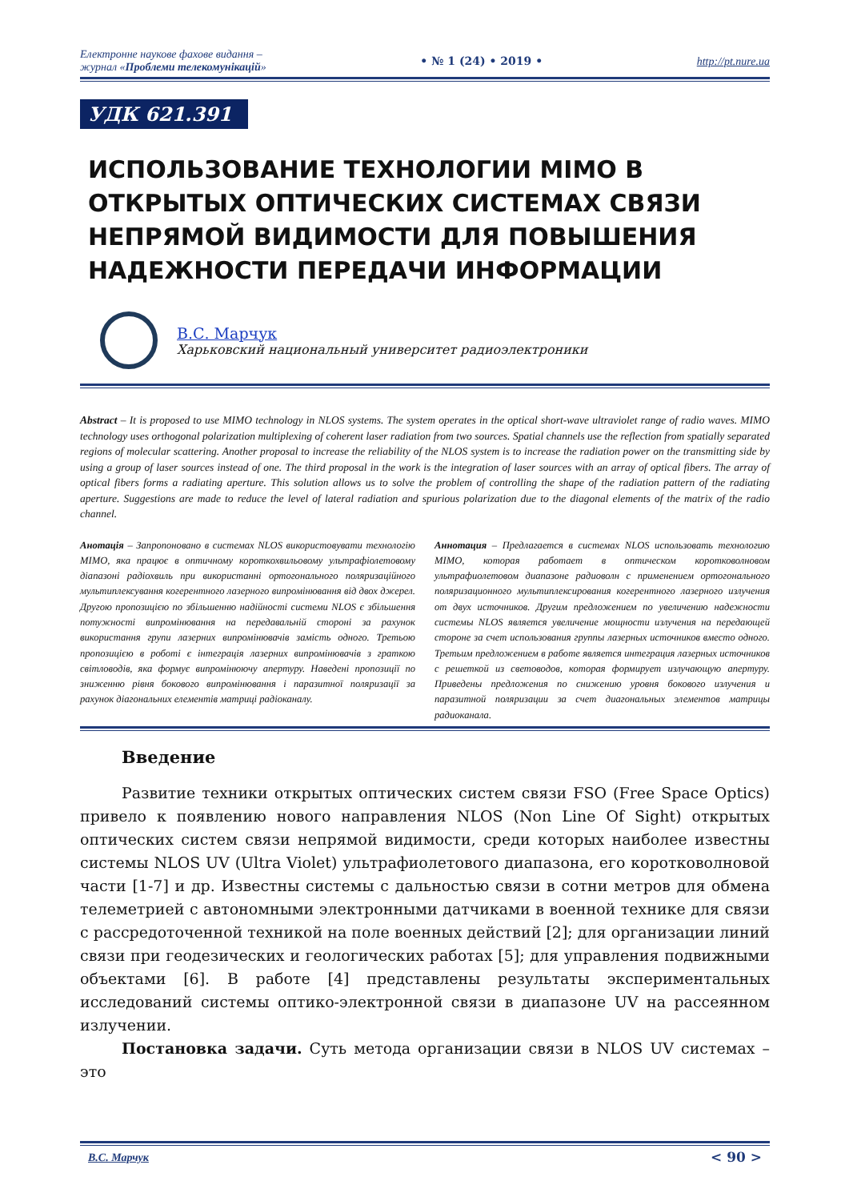Електронне наукове фахове видання –
журнал «Проблеми телекомунікацій» • № 1 (24) • 2019 • http://pt.nure.ua
УДК 621.391
ИСПОЛЬЗОВАНИЕ ТЕХНОЛОГИИ MIMO В ОТКРЫТЫХ ОПТИЧЕСКИХ СИСТЕМАХ СВЯЗИ НЕПРЯМОЙ ВИДИМОСТИ ДЛЯ ПОВЫШЕНИЯ НАДЕЖНОСТИ ПЕРЕДАЧИ ИНФОРМАЦИИ
В.С. Марчук
Харьковский национальный университет радиоэлектроники
Abstract – It is proposed to use MIMO technology in NLOS systems. The system operates in the optical short-wave ultraviolet range of radio waves. MIMO technology uses orthogonal polarization multiplexing of coherent laser radiation from two sources. Spatial channels use the reflection from spatially separated regions of molecular scattering. Another proposal to increase the reliability of the NLOS system is to increase the radiation power on the transmitting side by using a group of laser sources instead of one. The third proposal in the work is the integration of laser sources with an array of optical fibers. The array of optical fibers forms a radiating aperture. This solution allows us to solve the problem of controlling the shape of the radiation pattern of the radiating aperture. Suggestions are made to reduce the level of lateral radiation and spurious polarization due to the diagonal elements of the matrix of the radio channel.
Анотація – Запропоновано в системах NLOS використовувати технологію MIMO, яка працює в оптичному короткохвильовому ультрафіолетовому діапазоні радіохвиль при використанні ортогонального поляризаційного мультиплексування когерентного лазерного випромінювання від двох джерел. Другою пропозицією по збільшенню надійності системи NLOS є збільшення потужності випромінювання на передавальній стороні за рахунок використання групи лазерних випромінювачів замість одного. Третьою пропозицією в роботі є інтеграція лазерних випромінювачів з граткою світловодів, яка формує випромінюючу апертуру. Наведені пропозиції по зниженню рівня бокового випромінювання і паразитної поляризації за рахунок діагональних елементів матриці радіоканалу.
Аннотация – Предлагается в системах NLOS использовать технологию MIMO, которая работает в оптическом коротковолновом ультрафиолетовом диапазоне радиоволн с применением ортогонального поляризационного мультиплексирования когерентного лазерного излучения от двух источников. Другим предложением по увеличению надежности системы NLOS является увеличение мощности излучения на передающей стороне за счет использования группы лазерных источников вместо одного. Третьим предложением в работе является интеграция лазерных источников с решеткой из световодов, которая формирует излучающую апертуру. Приведены предложения по снижению уровня бокового излучения и паразитной поляризации за счет диагональных элементов матрицы радиоканала.
Введение
Развитие техники открытых оптических систем связи FSO (Free Space Optics) привело к появлению нового направления NLOS (Non Line Of Sight) открытых оптических систем связи непрямой видимости, среди которых наиболее известны системы NLOS UV (Ultra Violet) ультрафиолетового диапазона, его коротковолновой части [1-7] и др. Известны системы с дальностью связи в сотни метров для обмена телеметрией с автономными электронными датчиками в военной технике для связи с рассредоточенной техникой на поле военных действий [2]; для организации линий связи при геодезических и геологических работах [5]; для управления подвижными объектами [6]. В работе [4] представлены результаты экспериментальных исследований системы оптико-электронной связи в диапазоне UV на рассеянном излучении.
Постановка задачи. Суть метода организации связи в NLOS UV системах – это
В.С. Марчук < 90 >